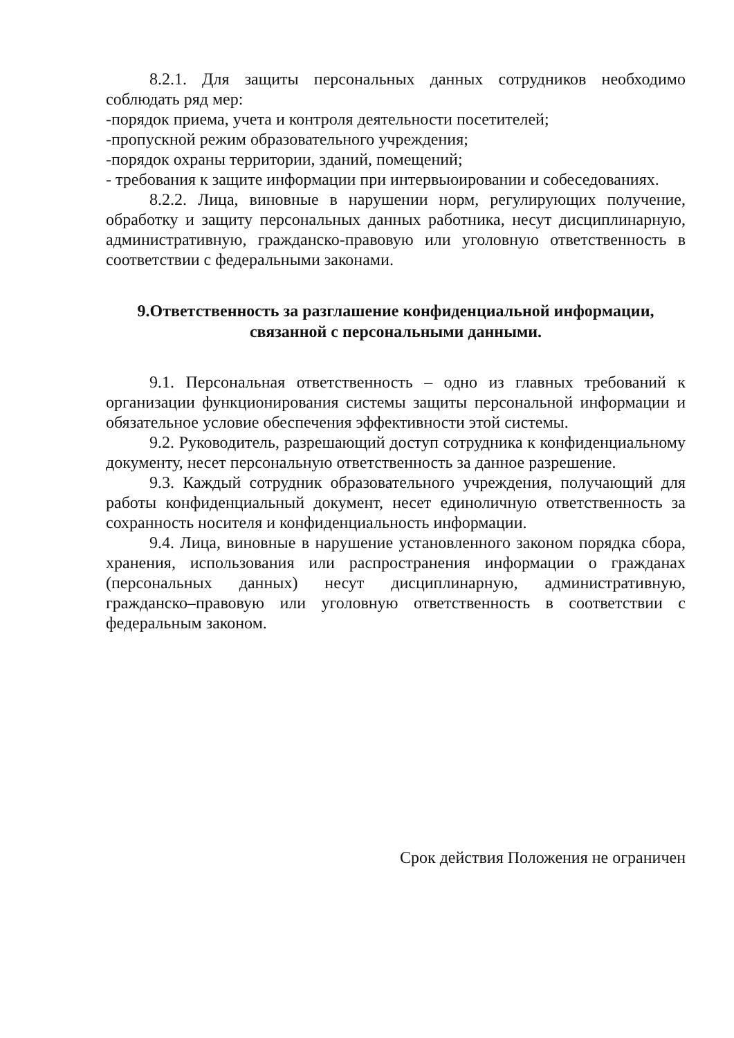8.2.1. Для защиты персональных данных сотрудников необходимо соблюдать ряд мер:
-порядок приема, учета и контроля деятельности посетителей;
-пропускной режим образовательного учреждения;
-порядок охраны территории, зданий, помещений;
- требования к защите информации при интервьюировании и собеседованиях.
8.2.2. Лица, виновные в нарушении норм, регулирующих получение, обработку и защиту персональных данных работника, несут дисциплинарную, административную, гражданско-правовую или уголовную ответственность в соответствии с федеральными законами.
9.Ответственность за разглашение конфиденциальной информации, связанной с персональными данными.
9.1. Персональная ответственность – одно из главных требований к организации функционирования системы защиты персональной информации и обязательное условие обеспечения эффективности этой системы.
9.2. Руководитель, разрешающий доступ сотрудника к конфиденциальному документу, несет персональную ответственность за данное разрешение.
9.3. Каждый сотрудник образовательного учреждения, получающий для работы конфиденциальный документ, несет единоличную ответственность за сохранность носителя и конфиденциальность информации.
9.4. Лица, виновные в нарушение установленного законом порядка сбора, хранения, использования или распространения информации о гражданах (персональных данных) несут дисциплинарную, административную, гражданско–правовую или уголовную ответственность в соответствии с федеральным законом.
Срок действия Положения не ограничен